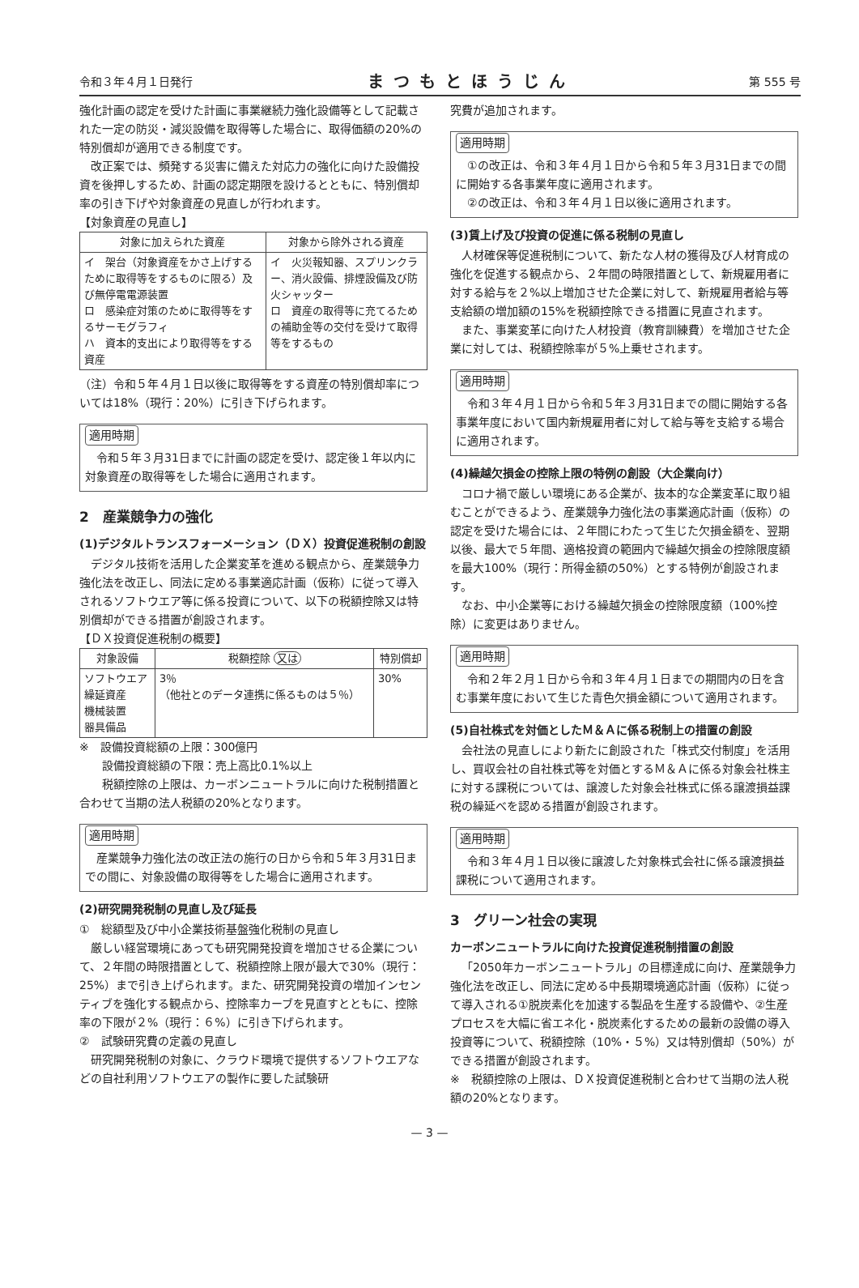令和３年４月１日発行 まつもとほうじん 第 555 号
強化計画の認定を受けた計画に事業継続力強化設備等として記載された一定の防災・減災設備を取得等した場合に、取得価額の20%の特別償却が適用できる制度です。
改正案では、頻発する災害に備えた対応力の強化に向けた設備投資を後押しするため、計画の認定期限を設けるとともに、特別償却率の引き下げや対象資産の見直しが行われます。
【対象資産の見直し】
| 対象に加えられた資産 | 対象から除外される資産 |
| --- | --- |
| イ 架台（対象資産をかさ上げするために取得等をするものに限る）及び無停電電源装置 ロ 感染症対策のために取得等をするサーモグラフィ ハ 資本的支出により取得等をする資産 | イ 火災報知器、スプリンクラー、消火設備、排煙設備及び防火シャッター ロ 資産の取得等に充てるための補助金等の交付を受けて取得等をするもの |
（注）令和５年４月１日以後に取得等をする資産の特別償却率については18%（現行：20%）に引き下げられます。
適用時期
令和５年３月31日までに計画の認定を受け、認定後１年以内に対象資産の取得等をした場合に適用されます。
2　産業競争力の強化
(1)デジタルトランスフォーメーション（ＤＸ）投資促進税制の創設
デジタル技術を活用した企業変革を進める観点から、産業競争力強化法を改正し、同法に定める事業適応計画（仮称）に従って導入されるソフトウエア等に係る投資について、以下の税額控除又は特別償却ができる措置が創設されます。
【ＤＸ投資促進税制の概要】
| 対象設備 | 税額控除 又は | 特別償却 |
| --- | --- | --- |
| ソフトウエア 繰延資産 機械装置 器具備品 | 3％ （他社とのデータ連携に係るものは５％） | 30% |
※　設備投資総額の上限：300億円
　　設備投資総額の下限：売上高比0.1%以上
　　税額控除の上限は、カーボンニュートラルに向けた税制措置と合わせて当期の法人税額の20%となります。
適用時期
産業競争力強化法の改正法の施行の日から令和５年３月31日までの間に、対象設備の取得等をした場合に適用されます。
(2)研究開発税制の見直し及び延長
①　総額型及び中小企業技術基盤強化税制の見直し
厳しい経営環境にあっても研究開発投資を増加させる企業について、２年間の時限措置として、税額控除上限が最大で30%（現行：25%）まで引き上げられます。また、研究開発投資の増加インセンティブを強化する観点から、控除率カーブを見直すとともに、控除率の下限が２%（現行：６%）に引き下げられます。
②　試験研究費の定義の見直し
研究開発税制の対象に、クラウド環境で提供するソフトウエアなどの自社利用ソフトウエアの製作に要した試験研
究費が追加されます。
適用時期
①の改正は、令和３年４月１日から令和５年３月31日までの間に開始する各事業年度に適用されます。
②の改正は、令和３年４月１日以後に適用されます。
(3)賃上げ及び投資の促進に係る税制の見直し
人材確保等促進税制について、新たな人材の獲得及び人材育成の強化を促進する観点から、２年間の時限措置として、新規雇用者に対する給与を２%以上増加させた企業に対して、新規雇用者給与等支給額の増加額の15%を税額控除できる措置に見直されます。
また、事業変革に向けた人材投資（教育訓練費）を増加させた企業に対しては、税額控除率が５%上乗せされます。
適用時期
令和３年４月１日から令和５年３月31日までの間に開始する各事業年度において国内新規雇用者に対して給与等を支給する場合に適用されます。
(4)繰越欠損金の控除上限の特例の創設（大企業向け）
コロナ禍で厳しい環境にある企業が、抜本的な企業変革に取り組むことができるよう、産業競争力強化法の事業適応計画（仮称）の認定を受けた場合には、２年間にわたって生じた欠損金額を、翌期以後、最大で５年間、適格投資の範囲内で繰越欠損金の控除限度額を最大100%（現行：所得金額の50%）とする特例が創設されます。
なお、中小企業等における繰越欠損金の控除限度額（100%控除）に変更はありません。
適用時期
令和２年２月１日から令和３年４月１日までの期間内の日を含む事業年度において生じた青色欠損金額について適用されます。
(5)自社株式を対価としたＭ＆Ａに係る税制上の措置の創設
会社法の見直しにより新たに創設された「株式交付制度」を活用し、買収会社の自社株式等を対価とするＭ＆Ａに係る対象会社株主に対する課税については、譲渡した対象会社株式に係る譲渡損益課税の繰延べを認める措置が創設されます。
適用時期
令和３年４月１日以後に譲渡した対象株式会社に係る譲渡損益課税について適用されます。
3　グリーン社会の実現
カーボンニュートラルに向けた投資促進税制措置の創設
「2050年カーボンニュートラル」の目標達成に向け、産業競争力強化法を改正し、同法に定める中長期環境適応計画（仮称）に従って導入される①脱炭素化を加速する製品を生産する設備や、②生産プロセスを大幅に省エネ化・脱炭素化するための最新の設備の導入投資等について、税額控除（10%・５%）又は特別償却（50%）ができる措置が創設されます。
※　税額控除の上限は、ＤＸ投資促進税制と合わせて当期の法人税額の20%となります。
— 3 —